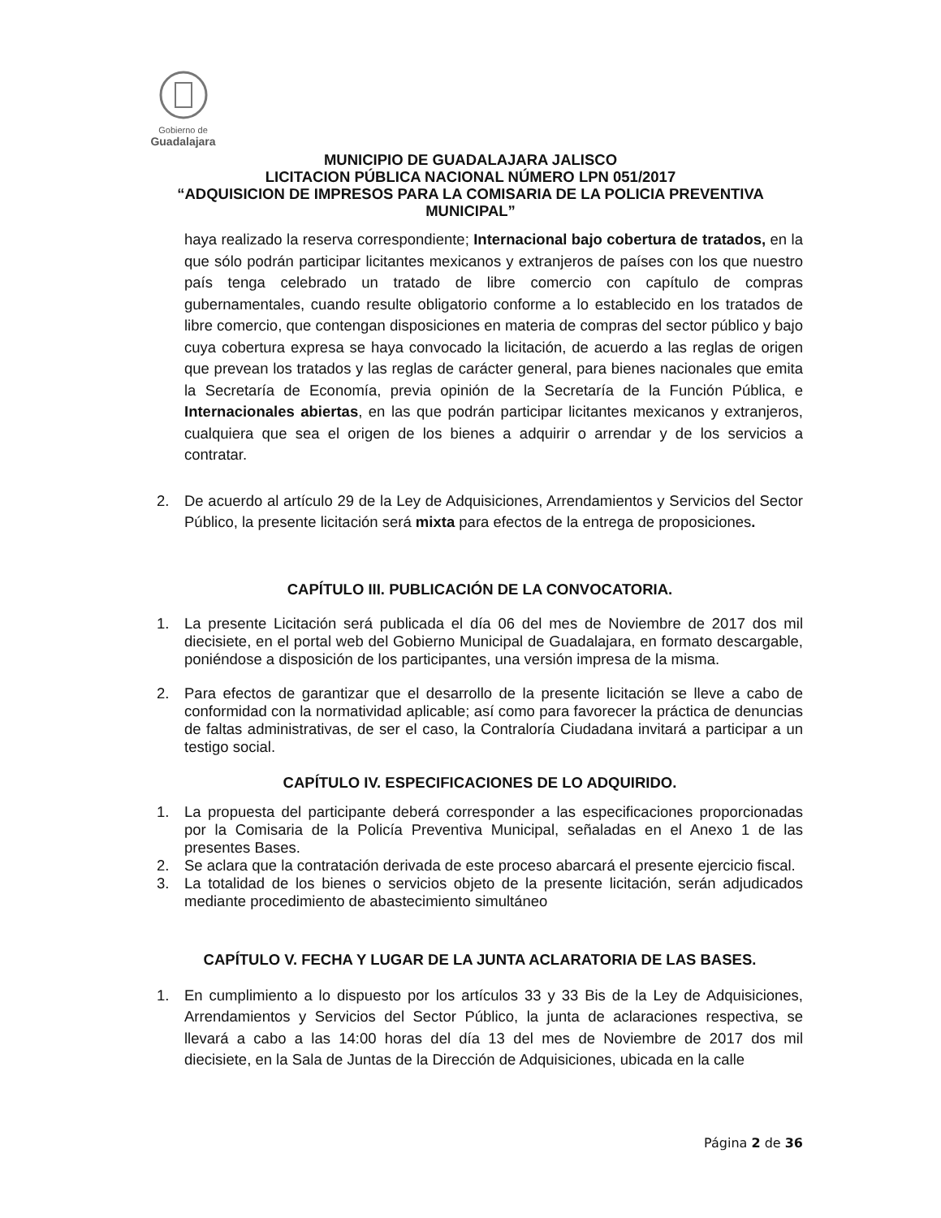Gobierno de
Guadalajara
MUNICIPIO DE GUADALAJARA JALISCO
LICITACION PÚBLICA NACIONAL NÚMERO LPN 051/2017
“ADQUISICION DE IMPRESOS PARA LA COMISARIA DE LA POLICIA PREVENTIVA MUNICIPAL”
haya realizado la reserva correspondiente; Internacional bajo cobertura de tratados, en la que sólo podrán participar licitantes mexicanos y extranjeros de países con los que nuestro país tenga celebrado un tratado de libre comercio con capítulo de compras gubernamentales, cuando resulte obligatorio conforme a lo establecido en los tratados de libre comercio, que contengan disposiciones en materia de compras del sector público y bajo cuya cobertura expresa se haya convocado la licitación, de acuerdo a las reglas de origen que prevean los tratados y las reglas de carácter general, para bienes nacionales que emita la Secretaría de Economía, previa opinión de la Secretaría de la Función Pública, e Internacionales abiertas, en las que podrán participar licitantes mexicanos y extranjeros, cualquiera que sea el origen de los bienes a adquirir o arrendar y de los servicios a contratar.
2. De acuerdo al artículo 29 de la Ley de Adquisiciones, Arrendamientos y Servicios del Sector Público, la presente licitación será mixta para efectos de la entrega de proposiciones.
CAPÍTULO III. PUBLICACIÓN DE LA CONVOCATORIA.
1. La presente Licitación será publicada el día 06 del mes de Noviembre de 2017 dos mil diecisiete, en el portal web del Gobierno Municipal de Guadalajara, en formato descargable, poniéndose a disposición de los participantes, una versión impresa de la misma.
2. Para efectos de garantizar que el desarrollo de la presente licitación se lleve a cabo de conformidad con la normatividad aplicable; así como para favorecer la práctica de denuncias de faltas administrativas, de ser el caso, la Contraloría Ciudadana invitará a participar a un testigo social.
CAPÍTULO IV. ESPECIFICACIONES DE LO ADQUIRIDO.
1. La propuesta del participante deberá corresponder a las especificaciones proporcionadas por la Comisaria de la Policía Preventiva Municipal, señaladas en el Anexo 1 de las presentes Bases.
2. Se aclara que la contratación derivada de este proceso abarcará el presente ejercicio fiscal.
3. La totalidad de los bienes o servicios objeto de la presente licitación, serán adjudicados mediante procedimiento de abastecimiento simultáneo
CAPÍTULO V. FECHA Y LUGAR DE LA JUNTA ACLARATORIA DE LAS BASES.
1. En cumplimiento a lo dispuesto por los artículos 33 y 33 Bis de la Ley de Adquisiciones, Arrendamientos y Servicios del Sector Público, la junta de aclaraciones respectiva, se llevará a cabo a las 14:00 horas del día 13 del mes de Noviembre de 2017 dos mil diecisiete, en la Sala de Juntas de la Dirección de Adquisiciones, ubicada en la calle
Página 2 de 36